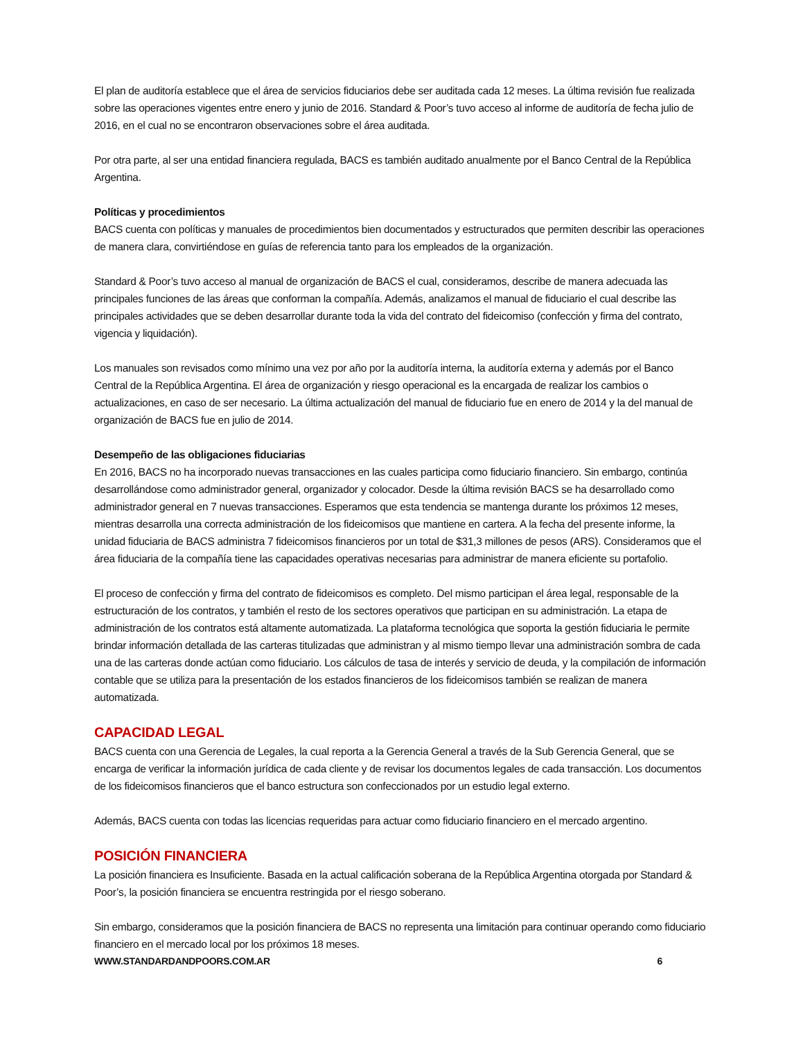El plan de auditoría establece que el área de servicios fiduciarios debe ser auditada cada 12 meses. La última revisión fue realizada sobre las operaciones vigentes entre enero y junio de 2016. Standard & Poor’s tuvo acceso al informe de auditoría de fecha julio de 2016, en el cual no se encontraron observaciones sobre el área auditada.
Por otra parte, al ser una entidad financiera regulada, BACS es también auditado anualmente por el Banco Central de la República Argentina.
Políticas y procedimientos
BACS cuenta con políticas y manuales de procedimientos bien documentados y estructurados que permiten describir las operaciones de manera clara, convirtiéndose en guías de referencia tanto para los empleados de la organización.
Standard & Poor’s tuvo acceso al manual de organización de BACS el cual, consideramos, describe de manera adecuada las principales funciones de las áreas que conforman la compañía. Además, analizamos el manual de fiduciario el cual describe las principales actividades que se deben desarrollar durante toda la vida del contrato del fideicomiso (confección y firma del contrato, vigencia y liquidación).
Los manuales son revisados como mínimo una vez por año por la auditoría interna, la auditoría externa y además por el Banco Central de la República Argentina. El área de organización y riesgo operacional es la encargada de realizar los cambios o actualizaciones, en caso de ser necesario. La última actualización del manual de fiduciario fue en enero de 2014 y la del manual de organización de BACS fue en julio de 2014.
Desempeño de las obligaciones fiduciarias
En 2016, BACS no ha incorporado nuevas transacciones en las cuales participa como fiduciario financiero. Sin embargo, continúa desarrollándose como administrador general, organizador y colocador. Desde la última revisión BACS se ha desarrollado como administrador general en 7 nuevas transacciones. Esperamos que esta tendencia se mantenga durante los próximos 12 meses, mientras desarrolla una correcta administración de los fideicomisos que mantiene en cartera. A la fecha del presente informe, la unidad fiduciaria de BACS administra 7 fideicomisos financieros por un total de $31,3 millones de pesos (ARS). Consideramos que el área fiduciaria de la compañía tiene las capacidades operativas necesarias para administrar de manera eficiente su portafolio.
El proceso de confección y firma del contrato de fideicomisos es completo. Del mismo participan el área legal, responsable de la estructuración de los contratos, y también el resto de los sectores operativos que participan en su administración. La etapa de administración de los contratos está altamente automatizada. La plataforma tecnológica que soporta la gestión fiduciaria le permite brindar información detallada de las carteras titulizadas que administran y al mismo tiempo llevar una administración sombra de cada una de las carteras donde actúan como fiduciario. Los cálculos de tasa de interés y servicio de deuda, y la compilación de información contable que se utiliza para la presentación de los estados financieros de los fideicomisos también se realizan de manera automatizada.
CAPACIDAD LEGAL
BACS cuenta con una Gerencia de Legales, la cual reporta a la Gerencia General a través de la Sub Gerencia General, que se encarga de verificar la información jurídica de cada cliente y de revisar los documentos legales de cada transacción. Los documentos de los fideicomisos financieros que el banco estructura son confeccionados por un estudio legal externo.
Además, BACS cuenta con todas las licencias requeridas para actuar como fiduciario financiero en el mercado argentino.
POSICIÓN FINANCIERA
La posición financiera es Insuficiente. Basada en la actual calificación soberana de la República Argentina otorgada por Standard & Poor’s, la posición financiera se encuentra restringida por el riesgo soberano.
Sin embargo, consideramos que la posición financiera de BACS no representa una limitación para continuar operando como fiduciario financiero en el mercado local por los próximos 18 meses.
WWW.STANDARDANDPOORS.COM.AR 6